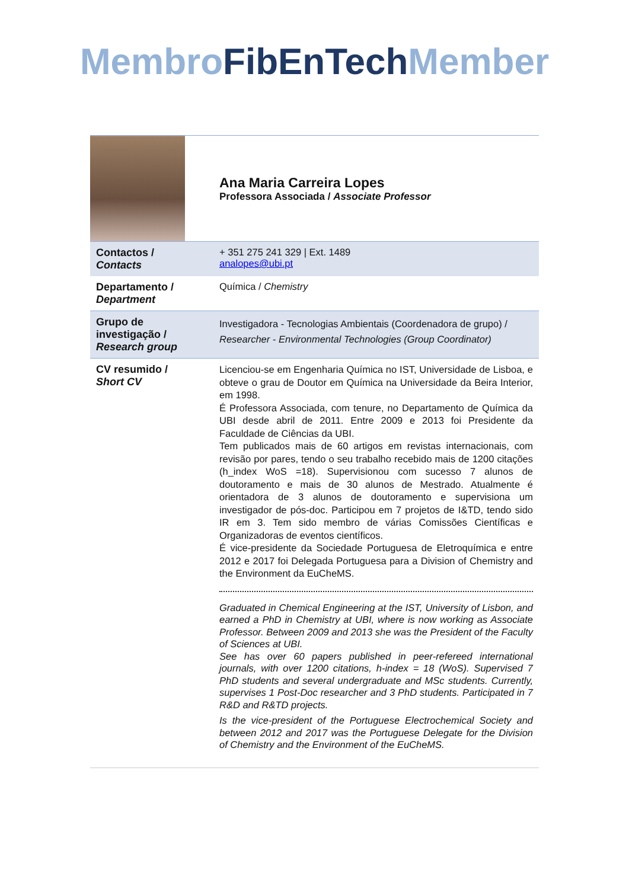Membro FibEnTech Member
| | Ana Maria Carreira Lopes Professora Associada / Associate Professor |
| Contactos / Contacts | + 351 275 241 329 / Ext. 1489 analopes@ubi.pt |
| Departamento / Department | Química / Chemistry |
| Grupo de investigação / Research group | Investigadora - Tecnologias Ambientais (Coordenadora de grupo) / Researcher - Environmental Technologies (Group Coordinator) |
| CV resumido / Short CV | Licenciou-se em Engenharia Química no IST, Universidade de Lisboa, e obteve o grau de Doutor em Química na Universidade da Beira Interior, em 1998. É Professora Associada, com tenure, no Departamento de Química da UBI desde abril de 2011. Entre 2009 e 2013 foi Presidente da Faculdade de Ciências da UBI. Tem publicados mais de 60 artigos em revistas internacionais, com revisão por pares, tendo o seu trabalho recebido mais de 1200 citações (h_index WoS =18). Supervisionou com sucesso 7 alunos de doutoramento e mais de 30 alunos de Mestrado. Atualmente é orientadora de 3 alunos de doutoramento e supervisiona um investigador de pós-doc. Participou em 7 projetos de I&TD, tendo sido IR em 3. Tem sido membro de várias Comissões Científicas e Organizadoras de eventos científicos. É vice-presidente da Sociedade Portuguesa de Eletroquímica e entre 2012 e 2017 foi Delegada Portuguesa para a Division of Chemistry and the Environment da EuCheMS. Graduated in Chemical Engineering at the IST, University of Lisbon, and earned a PhD in Chemistry at UBI, where is now working as Associate Professor. Between 2009 and 2013 she was the President of the Faculty of Sciences at UBI. See has over 60 papers published in peer-refereed international journals, with over 1200 citations, h-index = 18 (WoS). Supervised 7 PhD students and several undergraduate and MSc students. Currently, supervises 1 Post-Doc researcher and 3 PhD students. Participated in 7 R&D and R&TD projects. Is the vice-president of the Portuguese Electrochemical Society and between 2012 and 2017 was the Portuguese Delegate for the Division of Chemistry and the Environment of the EuCheMS. |